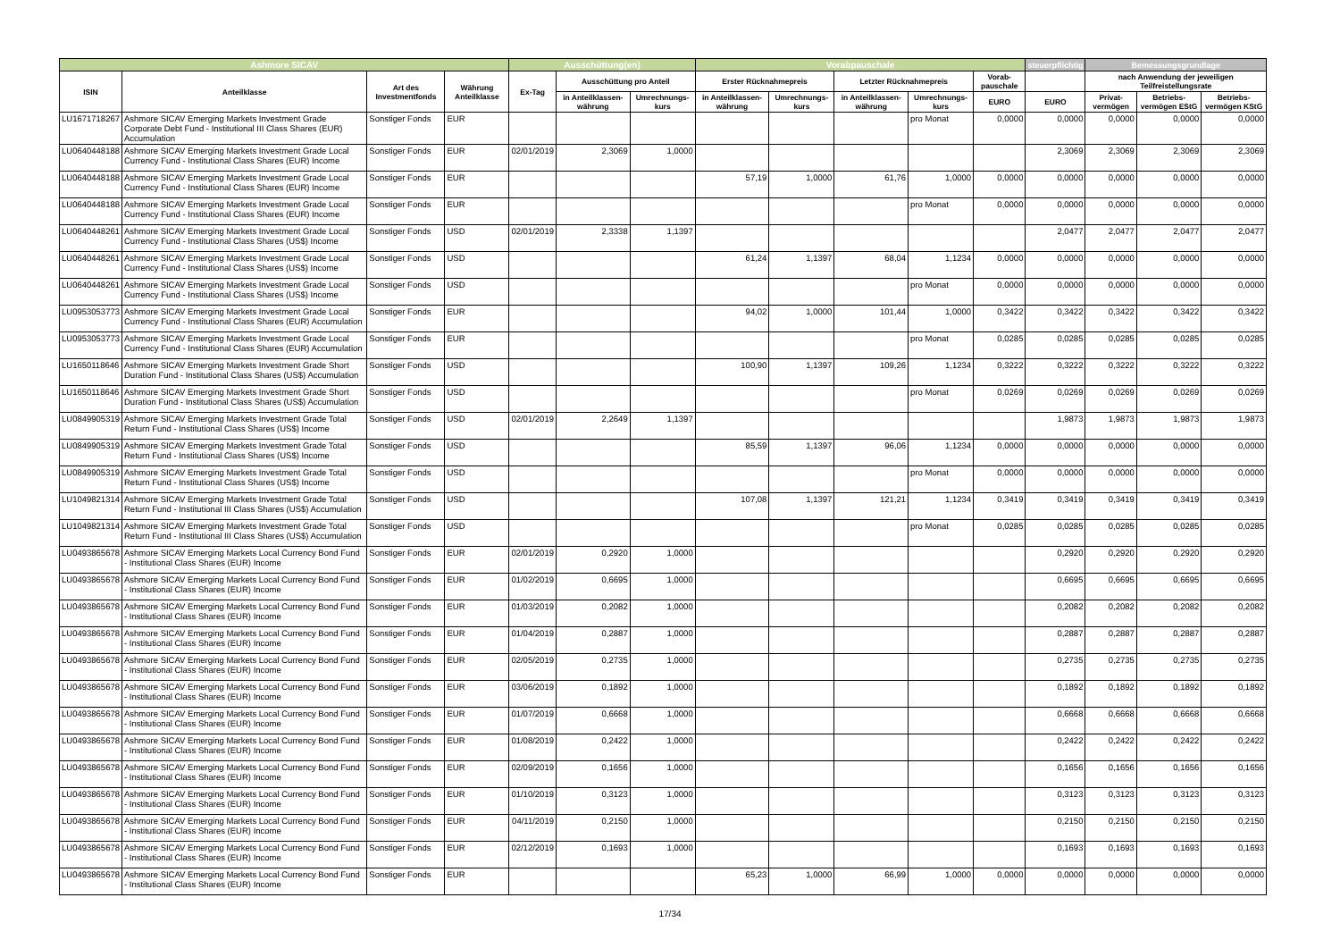| Ashmore SICAV | | | | Ausschüttung(en) | | | Vorabpauschale | | | | | steuerpflichtig | Bemessungsgrundlage | | |
| --- | --- | --- | --- | --- | --- | --- | --- | --- | --- | --- | --- | --- | --- | --- | --- |
| ISIN | Anteilklasse | Art des Investmentfonds | Währung Anteilklasse | Ex-Tag | Ausschüttung pro Anteil | | Erster Rücknahmepreis | | Letzter Rücknahmepreis | | Vorab-pauschale | | nach Anwendung der jeweiligen Teilfreistellungsrate | | |
| | | | | | in Anteilklassen-währung | Umrechnungs-kurs | in Anteilklassen-währung | Umrechnungs-kurs | in Anteilklassen-währung | Umrechnungs-kurs | EURO | EURO | Privat-vermögen | Betriebs-vermögen EStG | Betriebs-vermögen KStG |
| LU1671718267 | Ashmore SICAV Emerging Markets Investment Grade Corporate Debt Fund - Institutional III Class Shares (EUR) Accumulation | Sonstiger Fonds | EUR | | | | | | | pro Monat | 0,0000 | 0,0000 | 0,0000 | 0,0000 | 0,0000 |
| LU0640448188 | Ashmore SICAV Emerging Markets Investment Grade Local Currency Fund - Institutional Class Shares (EUR) Income | Sonstiger Fonds | EUR | 02/01/2019 | 2,3069 | 1,0000 | | | | | | 2,3069 | 2,3069 | 2,3069 | 2,3069 |
| LU0640448188 | Ashmore SICAV Emerging Markets Investment Grade Local Currency Fund - Institutional Class Shares (EUR) Income | Sonstiger Fonds | EUR | | | | 57,19 | 1,0000 | 61,76 | 1,0000 | 0,0000 | 0,0000 | 0,0000 | 0,0000 | 0,0000 |
| LU0640448188 | Ashmore SICAV Emerging Markets Investment Grade Local Currency Fund - Institutional Class Shares (EUR) Income | Sonstiger Fonds | EUR | | | | | | | pro Monat | 0,0000 | 0,0000 | 0,0000 | 0,0000 | 0,0000 |
| LU0640448261 | Ashmore SICAV Emerging Markets Investment Grade Local Currency Fund - Institutional Class Shares (US$) Income | Sonstiger Fonds | USD | 02/01/2019 | 2,3338 | 1,1397 | | | | | | 2,0477 | 2,0477 | 2,0477 | 2,0477 |
| LU0640448261 | Ashmore SICAV Emerging Markets Investment Grade Local Currency Fund - Institutional Class Shares (US$) Income | Sonstiger Fonds | USD | | | | 61,24 | 1,1397 | 68,04 | 1,1234 | 0,0000 | 0,0000 | 0,0000 | 0,0000 | 0,0000 |
| LU0640448261 | Ashmore SICAV Emerging Markets Investment Grade Local Currency Fund - Institutional Class Shares (US$) Income | Sonstiger Fonds | USD | | | | | | | pro Monat | 0,0000 | 0,0000 | 0,0000 | 0,0000 | 0,0000 |
| LU0953053773 | Ashmore SICAV Emerging Markets Investment Grade Local Currency Fund - Institutional Class Shares (EUR) Accumulation | Sonstiger Fonds | EUR | | | | 94,02 | 1,0000 | 101,44 | 1,0000 | 0,3422 | 0,3422 | 0,3422 | 0,3422 | 0,3422 |
| LU0953053773 | Ashmore SICAV Emerging Markets Investment Grade Local Currency Fund - Institutional Class Shares (EUR) Accumulation | Sonstiger Fonds | EUR | | | | | | | pro Monat | 0,0285 | 0,0285 | 0,0285 | 0,0285 | 0,0285 |
| LU1650118646 | Ashmore SICAV Emerging Markets Investment Grade Short Duration Fund - Institutional Class Shares (US$) Accumulation | Sonstiger Fonds | USD | | | | 100,90 | 1,1397 | 109,26 | 1,1234 | 0,3222 | 0,3222 | 0,3222 | 0,3222 | 0,3222 |
| LU1650118646 | Ashmore SICAV Emerging Markets Investment Grade Short Duration Fund - Institutional Class Shares (US$) Accumulation | Sonstiger Fonds | USD | | | | | | | pro Monat | 0,0269 | 0,0269 | 0,0269 | 0,0269 | 0,0269 |
| LU0849905319 | Ashmore SICAV Emerging Markets Investment Grade Total Return Fund - Institutional Class Shares (US$) Income | Sonstiger Fonds | USD | 02/01/2019 | 2,2649 | 1,1397 | | | | | | 1,9873 | 1,9873 | 1,9873 | 1,9873 |
| LU0849905319 | Ashmore SICAV Emerging Markets Investment Grade Total Return Fund - Institutional Class Shares (US$) Income | Sonstiger Fonds | USD | | | | 85,59 | 1,1397 | 96,06 | 1,1234 | 0,0000 | 0,0000 | 0,0000 | 0,0000 | 0,0000 |
| LU0849905319 | Ashmore SICAV Emerging Markets Investment Grade Total Return Fund - Institutional Class Shares (US$) Income | Sonstiger Fonds | USD | | | | | | | pro Monat | 0,0000 | 0,0000 | 0,0000 | 0,0000 | 0,0000 |
| LU1049821314 | Ashmore SICAV Emerging Markets Investment Grade Total Return Fund - Institutional III Class Shares (US$) Accumulation | Sonstiger Fonds | USD | | | | 107,08 | 1,1397 | 121,21 | 1,1234 | 0,3419 | 0,3419 | 0,3419 | 0,3419 | 0,3419 |
| LU1049821314 | Ashmore SICAV Emerging Markets Investment Grade Total Return Fund - Institutional III Class Shares (US$) Accumulation | Sonstiger Fonds | USD | | | | | | | pro Monat | 0,0285 | 0,0285 | 0,0285 | 0,0285 | 0,0285 |
| LU0493865678 | Ashmore SICAV Emerging Markets Local Currency Bond Fund - Institutional Class Shares (EUR) Income | Sonstiger Fonds | EUR | 02/01/2019 | 0,2920 | 1,0000 | | | | | | 0,2920 | 0,2920 | 0,2920 | 0,2920 |
| LU0493865678 | Ashmore SICAV Emerging Markets Local Currency Bond Fund - Institutional Class Shares (EUR) Income | Sonstiger Fonds | EUR | 01/02/2019 | 0,6695 | 1,0000 | | | | | | 0,6695 | 0,6695 | 0,6695 | 0,6695 |
| LU0493865678 | Ashmore SICAV Emerging Markets Local Currency Bond Fund - Institutional Class Shares (EUR) Income | Sonstiger Fonds | EUR | 01/03/2019 | 0,2082 | 1,0000 | | | | | | 0,2082 | 0,2082 | 0,2082 | 0,2082 |
| LU0493865678 | Ashmore SICAV Emerging Markets Local Currency Bond Fund - Institutional Class Shares (EUR) Income | Sonstiger Fonds | EUR | 01/04/2019 | 0,2887 | 1,0000 | | | | | | 0,2887 | 0,2887 | 0,2887 | 0,2887 |
| LU0493865678 | Ashmore SICAV Emerging Markets Local Currency Bond Fund - Institutional Class Shares (EUR) Income | Sonstiger Fonds | EUR | 02/05/2019 | 0,2735 | 1,0000 | | | | | | 0,2735 | 0,2735 | 0,2735 | 0,2735 |
| LU0493865678 | Ashmore SICAV Emerging Markets Local Currency Bond Fund - Institutional Class Shares (EUR) Income | Sonstiger Fonds | EUR | 03/06/2019 | 0,1892 | 1,0000 | | | | | | 0,1892 | 0,1892 | 0,1892 | 0,1892 |
| LU0493865678 | Ashmore SICAV Emerging Markets Local Currency Bond Fund - Institutional Class Shares (EUR) Income | Sonstiger Fonds | EUR | 01/07/2019 | 0,6668 | 1,0000 | | | | | | 0,6668 | 0,6668 | 0,6668 | 0,6668 |
| LU0493865678 | Ashmore SICAV Emerging Markets Local Currency Bond Fund - Institutional Class Shares (EUR) Income | Sonstiger Fonds | EUR | 01/08/2019 | 0,2422 | 1,0000 | | | | | | 0,2422 | 0,2422 | 0,2422 | 0,2422 |
| LU0493865678 | Ashmore SICAV Emerging Markets Local Currency Bond Fund - Institutional Class Shares (EUR) Income | Sonstiger Fonds | EUR | 02/09/2019 | 0,1656 | 1,0000 | | | | | | 0,1656 | 0,1656 | 0,1656 | 0,1656 |
| LU0493865678 | Ashmore SICAV Emerging Markets Local Currency Bond Fund - Institutional Class Shares (EUR) Income | Sonstiger Fonds | EUR | 01/10/2019 | 0,3123 | 1,0000 | | | | | | 0,3123 | 0,3123 | 0,3123 | 0,3123 |
| LU0493865678 | Ashmore SICAV Emerging Markets Local Currency Bond Fund - Institutional Class Shares (EUR) Income | Sonstiger Fonds | EUR | 04/11/2019 | 0,2150 | 1,0000 | | | | | | 0,2150 | 0,2150 | 0,2150 | 0,2150 |
| LU0493865678 | Ashmore SICAV Emerging Markets Local Currency Bond Fund - Institutional Class Shares (EUR) Income | Sonstiger Fonds | EUR | 02/12/2019 | 0,1693 | 1,0000 | | | | | | 0,1693 | 0,1693 | 0,1693 | 0,1693 |
| LU0493865678 | Ashmore SICAV Emerging Markets Local Currency Bond Fund - Institutional Class Shares (EUR) Income | Sonstiger Fonds | EUR | | | | 65,23 | 1,0000 | 66,99 | 1,0000 | 0,0000 | 0,0000 | 0,0000 | 0,0000 | 0,0000 |
17/34